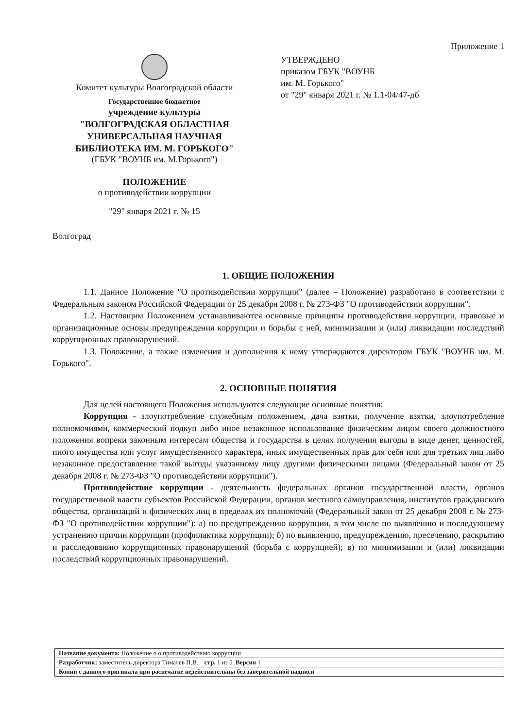Приложение 1
Комитет культуры Волгоградской области
Государственное бюджетное
учреждение культуры
"ВОЛГОГРАДСКАЯ ОБЛАСТНАЯ
УНИВЕРСАЛЬНАЯ НАУЧНАЯ
БИБЛИОТЕКА ИМ. М. ГОРЬКОГО"
(ГБУК "ВОУНБ им. М.Горького")
ПОЛОЖЕНИЕ
о противодействии коррупции
"29" января 2021 г. № 15
Волгоград
УТВЕРЖДЕНО
приказом ГБУК "ВОУНБ
им. М. Горького"
от "29" января 2021 г. № 1.1-04/47-дб
1. ОБЩИЕ ПОЛОЖЕНИЯ
1.1. Данное Положение "О противодействии коррупции" (далее – Положение) разработано в соответствии с Федеральным законом Российской Федерации от 25 декабря 2008 г. № 273-ФЗ "О противодействии коррупции".
1.2. Настоящим Положением устанавливаются основные принципы противодействия коррупции, правовые и организационные основы предупреждения коррупции и борьбы с ней, минимизации и (или) ликвидации последствий коррупционных правонарушений.
1.3. Положение, а также изменения и дополнения к нему утверждаются директором ГБУК "ВОУНБ им. М. Горького".
2. ОСНОВНЫЕ ПОНЯТИЯ
Для целей настоящего Положения используются следующие основные понятия:
Коррупция - злоупотребление служебным положением, дача взятки, получение взятки, злоупотребление полномочиями, коммерческий подкуп либо иное незаконное использование физическим лицом своего должностного положения вопреки законным интересам общества и государства в целях получения выгоды в виде денег, ценностей, иного имущества или услуг имущественного характера, иных имущественных прав для себя или для третьих лиц либо незаконное предоставление такой выгоды указанному лицу другими физическими лицами (Федеральный закон от 25 декабря 2008 г. № 273-ФЗ "О противодействии коррупции").
Противодействие коррупции - деятельность федеральных органов государственной власти, органов государственной власти субъектов Российской Федерации, органов местного самоуправления, институтов гражданского общества, организаций и физических лиц в пределах их полномочий (Федеральный закон от 25 декабря 2008 г. № 273-ФЗ "О противодействии коррупции"): а) по предупреждению коррупции, в том числе по выявлению и последующему устранению причин коррупции (профилактика коррупции); б) по выявлению, предупреждению, пресечению, раскрытию и расследованию коррупционных правонарушений (борьба с коррупцией); в) по минимизации и (или) ликвидации последствий коррупционных правонарушений.
| Название документа: Положение о о противодействию коррупции |
| Разработчик: заместитель директора Тимачев П.В. стр. 1 из 5 Версия 1 |
| Копии с данного оригинала при распечатке недействительны без заверительной надписи |